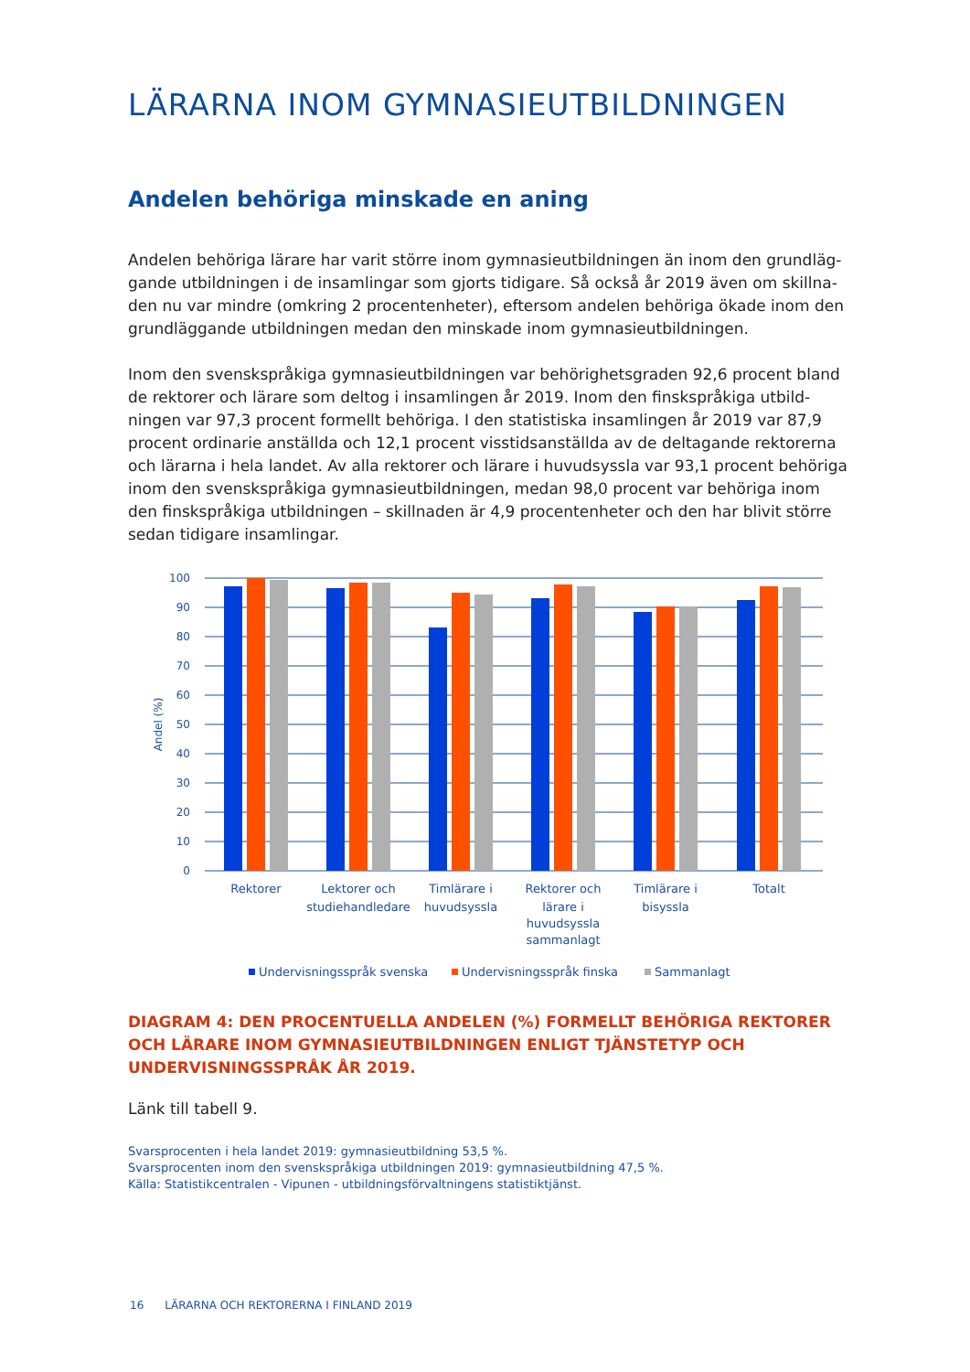LÄRARNA INOM GYMNASIEUTBILDNINGEN
Andelen behöriga minskade en aning
Andelen behöriga lärare har varit större inom gymnasieutbildningen än inom den grundläg­gande utbildningen i de insamlingar som gjorts tidigare. Så också år 2019 även om skillna­den nu var mindre (omkring 2 procentenheter), eftersom andelen behöriga ökade inom den grundläggande utbildningen medan den minskade inom gymnasieutbildningen.
Inom den svenskspråkiga gymnasieutbildningen var behörighetsgraden 92,6 procent bland de rektorer och lärare som deltog i insamlingen år 2019. Inom den finskspråkiga utbild­ningen var 97,3 procent formellt behöriga. I den statistiska insamlingen år 2019 var 87,9 procent ordinarie anställda och 12,1 procent visstidsanställda av de deltagande rektorerna och lärarna i hela landet. Av alla rektorer och lärare i huvudsyssla var 93,1 procent behöriga inom den svenskspråkiga gymnasieutbildningen, medan 98,0 procent var behöriga inom den finskspråkiga utbildningen – skillnaden är 4,9 procentenheter och den har blivit större sedan tidigare insamlingar.
100
90
80
70
60
50
40
30
20
10
0
Andel (%)
Rektorer
Lektorer och
studiehandledare
Timlärare i
huvudsyssla
Rektorer och
lärare i
huvudsyssla
sammanlagt
Timlärare i
bisyssla
Totalt
Undervisningsspråk svenska
Undervisningsspråk finska
Sammanlagt
DIAGRAM 4: DEN PROCENTUELLA ANDELEN (%) FORMELLT BEHÖRIGA REKTORER OCH LÄRARE INOM GYMNASIEUTBILDNINGEN ENLIGT TJÄNSTETYP OCH UNDERVISNINGSSPRÅK ÅR 2019.
Länk till tabell 9.
Svarsprocenten i hela landet 2019: gymnasieutbildning 53,5 %.
Svarsprocenten inom den svenskspråkiga utbildningen 2019: gymnasieutbildning 47,5 %.
Källa: Statistikcentralen - Vipunen - utbildningsförvaltningens statistiktjänst.
16 LÄRARNA OCH REKTORERNA I FINLAND 2019